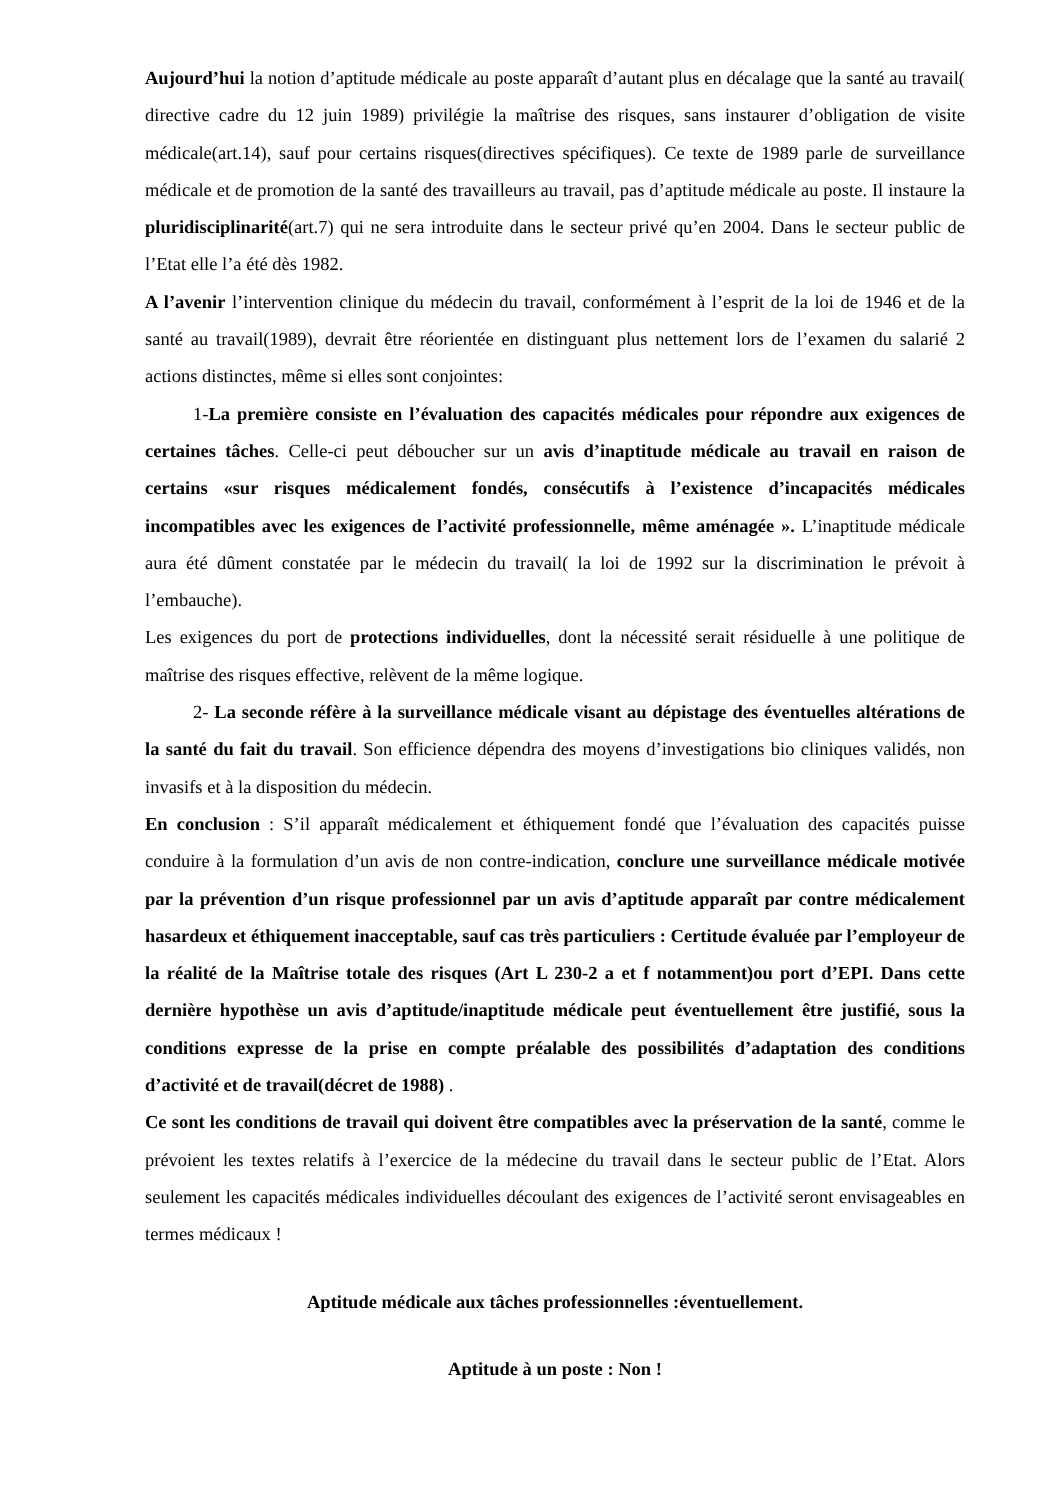Aujourd’hui la notion d’aptitude médicale au poste apparaît d’autant plus en décalage que la santé au travail( directive cadre du 12 juin 1989) privilégie la maîtrise des risques, sans instaurer d’obligation de visite médicale(art.14), sauf pour certains risques(directives spécifiques). Ce texte de 1989 parle de surveillance médicale et de promotion de la santé des travailleurs au travail, pas d’aptitude médicale au poste. Il instaure la pluridisciplinarité(art.7) qui ne sera introduite dans le secteur privé qu’en 2004. Dans le secteur public de l’Etat elle l’a été dès 1982.
A l’avenir l’intervention clinique du médecin du travail, conformément à l’esprit de la loi de 1946 et de la santé au travail(1989), devrait être réorientée en distinguant plus nettement lors de l’examen du salarié 2 actions distinctes, même si elles sont conjointes:
1-La première consiste en l’évaluation des capacités médicales pour répondre aux exigences de certaines tâches. Celle-ci peut déboucher sur un avis d’inaptitude médicale au travail en raison de certains «sur risques médicalement fondés, consécutifs à l’existence d’incapacités médicales incompatibles avec les exigences de l’activité professionnelle, même aménagée ». L’inaptitude médicale aura été dûment constatée par le médecin du travail( la loi de 1992 sur la discrimination le prévoit à l’embauche).
Les exigences du port de protections individuelles, dont la nécessité serait résiduelle à une politique de maîtrise des risques effective, relèvent de la même logique.
2- La seconde réfère à la surveillance médicale visant au dépistage des éventuelles altérations de la santé du fait du travail. Son efficience dépendra des moyens d’investigations bio cliniques validés, non invasifs et à la disposition du médecin.
En conclusion : S’il apparaît médicalement et éthiquement fondé que l’évaluation des capacités puisse conduire à la formulation d’un avis de non contre-indication, conclure une surveillance médicale motivée par la prévention d’un risque professionnel par un avis d’aptitude apparaît par contre médicalement hasardeux et éthiquement inacceptable, sauf cas très particuliers : Certitude évaluée par l’employeur de la réalité de la Maîtrise totale des risques (Art L 230-2 a et f notamment)ou port d’EPI. Dans cette dernière hypothèse un avis d’aptitude/inaptitude médicale peut éventuellement être justifié, sous la conditions expresse de la prise en compte préalable des possibilités d’adaptation des conditions d’activité et de travail(décret de 1988) .
Ce sont les conditions de travail qui doivent être compatibles avec la préservation de la santé, comme le prévoient les textes relatifs à l’exercice de la médecine du travail dans le secteur public de l’Etat. Alors seulement les capacités médicales individuelles découlant des exigences de l’activité seront envisageables en termes médicaux !
Aptitude médicale aux tâches professionnelles :éventuellement.
Aptitude à un poste : Non !